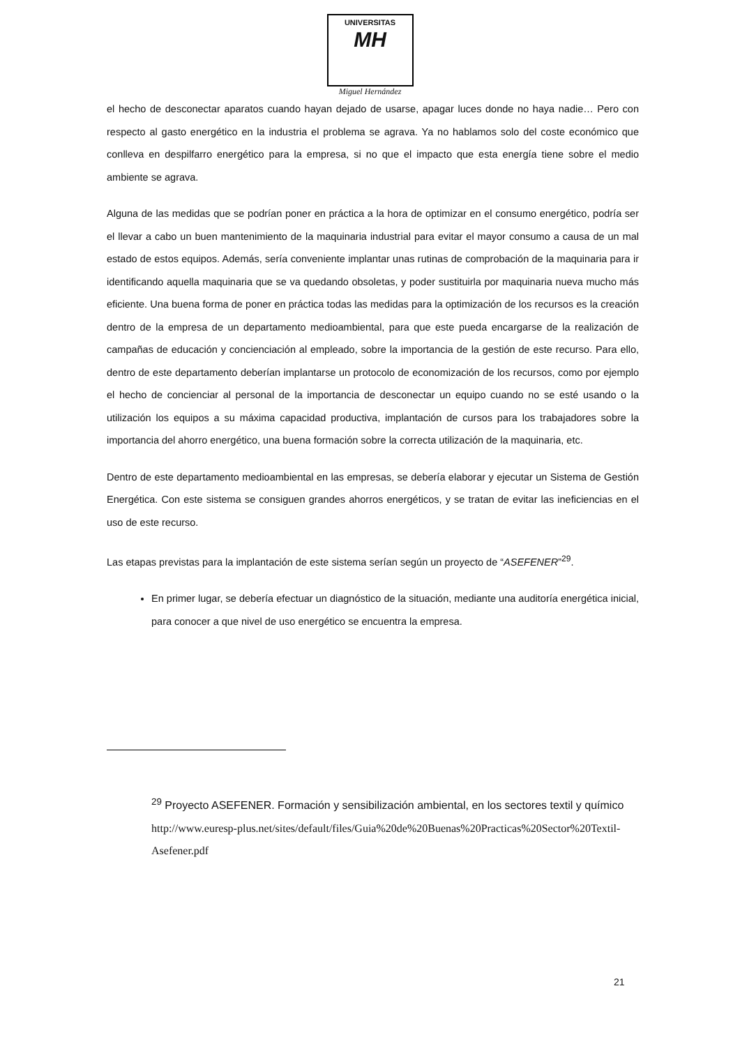UNIVERSITAS MH
Miguel Hernández
el hecho de desconectar aparatos cuando hayan dejado de usarse, apagar luces donde no haya nadie… Pero con respecto al gasto energético en la industria el problema se agrava. Ya no hablamos solo del coste económico que conlleva en despilfarro energético para la empresa, si no que el impacto que esta energía tiene sobre el medio ambiente se agrava.
Alguna de las medidas que se podrían poner en práctica a la hora de optimizar en el consumo energético, podría ser el llevar a cabo un buen mantenimiento de la maquinaria industrial para evitar el mayor consumo a causa de un mal estado de estos equipos. Además, sería conveniente implantar unas rutinas de comprobación de la maquinaria para ir identificando aquella maquinaria que se va quedando obsoletas, y poder sustituirla por maquinaria nueva mucho más eficiente. Una buena forma de poner en práctica todas las medidas para la optimización de los recursos es la creación dentro de la empresa de un departamento medioambiental, para que este pueda encargarse de la realización de campañas de educación y concienciación al empleado, sobre la importancia de la gestión de este recurso. Para ello, dentro de este departamento deberían implantarse un protocolo de economización de los recursos, como por ejemplo el hecho de concienciar al personal de la importancia de desconectar un equipo cuando no se esté usando o la utilización los equipos a su máxima capacidad productiva, implantación de cursos para los trabajadores sobre la importancia del ahorro energético, una buena formación sobre la correcta utilización de la maquinaria, etc.
Dentro de este departamento medioambiental en las empresas, se debería elaborar y ejecutar un Sistema de Gestión Energética. Con este sistema se consiguen grandes ahorros energéticos, y se tratan de evitar las ineficiencias en el uso de este recurso.
Las etapas previstas para la implantación de este sistema serían según un proyecto de “ASEFENER”<sup>29</sup>.
En primer lugar, se debería efectuar un diagnóstico de la situación, mediante una auditoría energética inicial, para conocer a que nivel de uso energético se encuentra la empresa.
<sup>29</sup> Proyecto ASEFENER. Formación y sensibilización ambiental, en los sectores textil y químico http://www.euresp-plus.net/sites/default/files/Guia%20de%20Buenas%20Practicas%20Sector%20Textil-Asefener.pdf
21